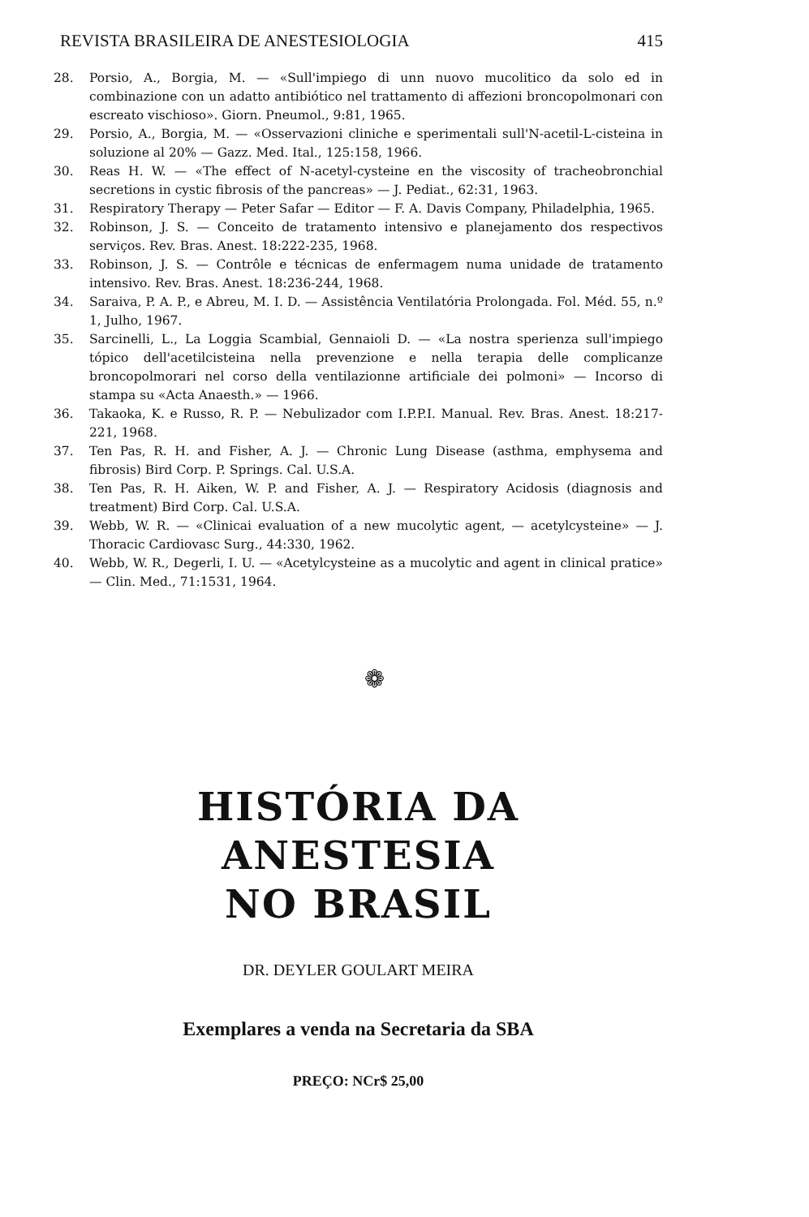REVISTA BRASILEIRA DE ANESTESIOLOGIA 415
28. Porsio, A., Borgia, M. — «Sull'impiego di unn nuovo mucolitico da solo ed in combinazione con un adatto antibiótico nel trattamento di affezioni broncopolmonari con escreato vischioso». Giorn. Pneumol., 9:81, 1965.
29. Porsio, A., Borgia, M. — «Osservazioni cliniche e sperimentali sull'N-acetil-L-cisteina in soluzione al 20% — Gazz. Med. Ital., 125:158, 1966.
30. Reas H. W. — «The effect of N-acetyl-cysteine en the viscosity of tracheobronchial secretions in cystic fibrosis of the pancreas» — J. Pediat., 62:31, 1963.
31. Respiratory Therapy — Peter Safar — Editor — F. A. Davis Company, Philadelphia, 1965.
32. Robinson, J. S. — Conceito de tratamento intensivo e planejamento dos respectivos serviços. Rev. Bras. Anest. 18:222-235, 1968.
33. Robinson, J. S. — Contrôle e técnicas de enfermagem numa unidade de tratamento intensivo. Rev. Bras. Anest. 18:236-244, 1968.
34. Saraiva, P. A. P., e Abreu, M. I. D. — Assistência Ventilatória Prolongada. Fol. Méd. 55, n.º 1, Julho, 1967.
35. Sarcinelli, L., La Loggia Scambial, Gennaioli D. — «La nostra sperienza sull'impiego tópico dell'acetilcisteina nella prevenzione e nella terapia delle complicanze broncopolmorari nel corso della ventilazionne artificiale dei polmoni» — Incorso di stampa su «Acta Anaesth.» — 1966.
36. Takaoka, K. e Russo, R. P. — Nebulizador com I.P.P.I. Manual. Rev. Bras. Anest. 18:217-221, 1968.
37. Ten Pas, R. H. and Fisher, A. J. — Chronic Lung Disease (asthma, emphysema and fibrosis) Bird Corp. P. Springs. Cal. U.S.A.
38. Ten Pas, R. H. Aiken, W. P. and Fisher, A. J. — Respiratory Acidosis (diagnosis and treatment) Bird Corp. Cal. U.S.A.
39. Webb, W. R. — «Clinicai evaluation of a new mucolytic agent, — acetylcysteine» — J. Thoracic Cardiovasc Surg., 44:330, 1962.
40. Webb, W. R., Degerli, I. U. — «Acetylcysteine as a mucolytic and agent in clinical pratice» — Clin. Med., 71:1531, 1964.
❁
HISTÓRIA DA ANESTESIA
NO BRASIL
DR. DEYLER GOULART MEIRA
Exemplares a venda na Secretaria da SBA
PREÇO: NCr$ 25,00